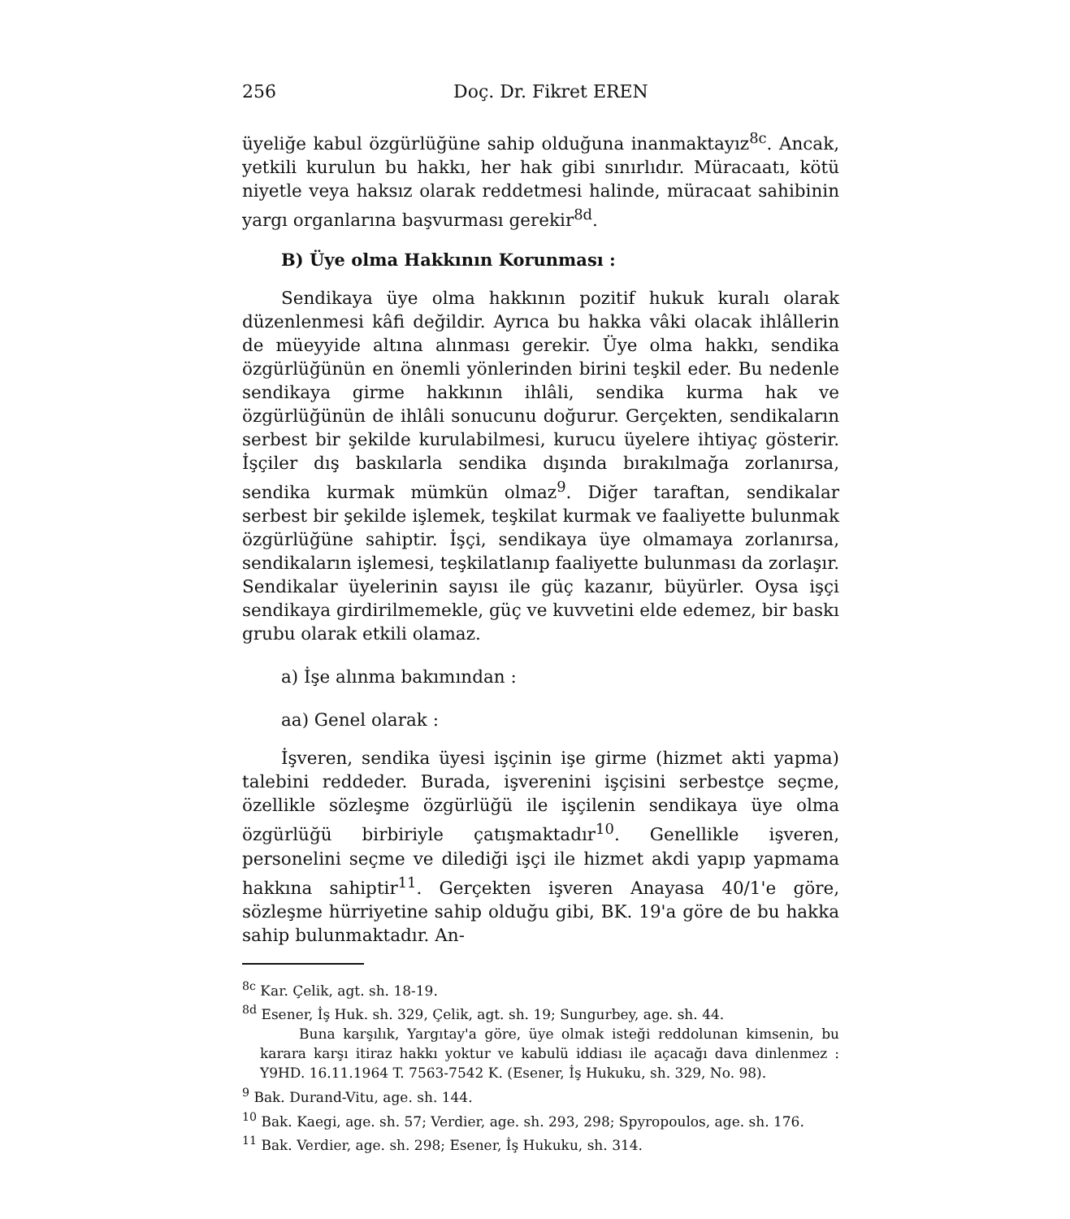256 Doç. Dr. Fikret EREN
üyeliğe kabul özgürlüğüne sahip olduğuna inanmaktayız<sup>8c</sup>. Ancak, yetkili kurulun bu hakkı, her hak gibi sınırlıdır. Müracaatı, kötü niyetle veya haksız olarak reddetmesi halinde, müracaat sahibinin yargı organlarına başvurması gerekir<sup>8d</sup>.
B) Üye olma Hakkının Korunması :
Sendikaya üye olma hakkının pozitif hukuk kuralı olarak düzenlenmesi kâfi değildir. Ayrıca bu hakka vâki olacak ihlâllerin de müeyyide altına alınması gerekir. Üye olma hakkı, sendika özgürlüğünün en önemli yönlerinden birini teşkil eder. Bu nedenle sendikaya girme hakkının ihlâli, sendika kurma hak ve özgürlüğünün de ihlâli sonucunu doğurur. Gerçekten, sendikaların serbest bir şekilde kurulabilmesi, kurucu üyelere ihtiyaç gösterir. İşçiler dış baskılarla sendika dışında bırakılmağa zorlanırsa, sendika kurmak mümkün olmaz<sup>9</sup>. Diğer taraftan, sendikalar serbest bir şekilde işlemek, teşkilat kurmak ve faaliyette bulunmak özgürlüğüne sahiptir. İşçi, sendikaya üye olmamaya zorlanırsa, sendikaların işlemesi, teşkilatlanıp faaliyette bulunması da zorlaşır. Sendikalar üyelerinin sayısı ile güç kazanır, büyürler. Oysa işçi sendikaya girdirilmemekle, güç ve kuvvetini elde edemez, bir baskı grubu olarak etkili olamaz.
a) İşe alınma bakımından :
aa) Genel olarak :
İşveren, sendika üyesi işçinin işe girme (hizmet akti yapma) talebini reddeder. Burada, işverenini işçisini serbestçe seçme, özellikle sözleşme özgürlüğü ile işçilenin sendikaya üye olma özgürlüğü birbiriyle çatışmaktadır<sup>10</sup>. Genellikle işveren, personelini seçme ve dilediği işçi ile hizmet akdi yapıp yapmama hakkına sahiptir<sup>11</sup>. Gerçekten işveren Anayasa 40/1'e göre, sözleşme hürriyetine sahip olduğu gibi, BK. 19'a göre de bu hakka sahip bulunmaktadır. An-
<sup>8c</sup> Kar. Çelik, agt. sh. 18-19.
<sup>8d</sup> Esener, İş Huk. sh. 329, Çelik, agt. sh. 19; Sungurbey, age. sh. 44.
Buna karşılık, Yargıtay'a göre, üye olmak isteği reddolunan kimsenin, bu karara karşı itiraz hakkı yoktur ve kabulü iddiası ile açacağı dava dinlenmez : Y9HD. 16.11.1964 T. 7563-7542 K. (Esener, İş Hukuku, sh. 329, No. 98).
<sup>9</sup> Bak. Durand-Vitu, age. sh. 144.
<sup>10</sup> Bak. Kaegi, age. sh. 57; Verdier, age. sh. 293, 298; Spyropoulos, age. sh. 176.
<sup>11</sup> Bak. Verdier, age. sh. 298; Esener, İş Hukuku, sh. 314.